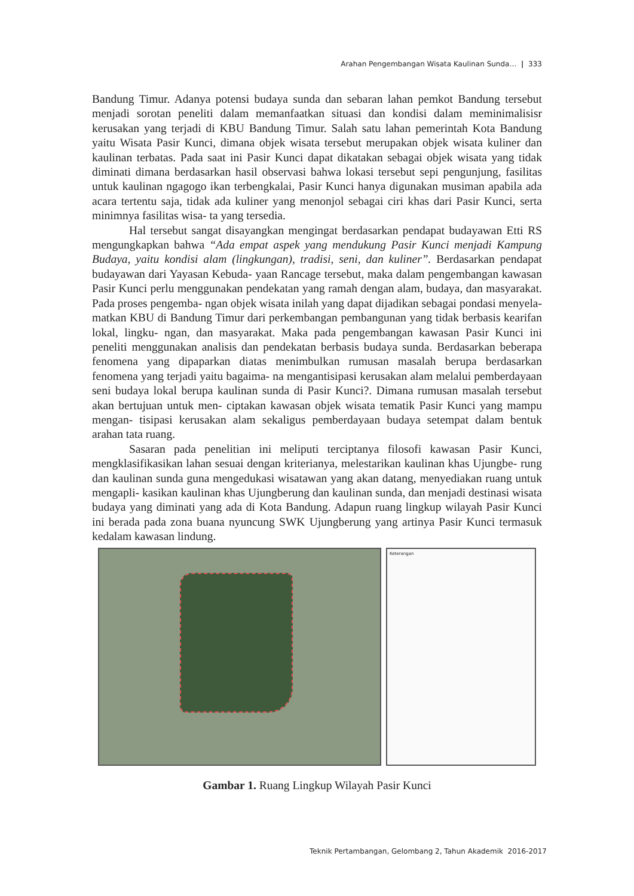Arahan Pengembangan Wisata Kaulinan Sunda… | 333
Bandung Timur. Adanya potensi budaya sunda dan sebaran lahan pemkot Bandung tersebut menjadi sorotan peneliti dalam memanfaatkan situasi dan kondisi dalam meminimalisisr kerusakan yang terjadi di KBU Bandung Timur. Salah satu lahan pemerintah Kota Bandung yaitu Wisata Pasir Kunci, dimana objek wisata tersebut merupakan objek wisata kuliner dan kaulinan terbatas. Pada saat ini Pasir Kunci dapat dikatakan sebagai objek wisata yang tidak diminati dimana berdasarkan hasil observasi bahwa lokasi tersebut sepi pengunjung, fasilitas untuk kaulinan ngagogo ikan terbengkalai, Pasir Kunci hanya digunakan musiman apabila ada acara tertentu saja, tidak ada kuliner yang menonjol sebagai ciri khas dari Pasir Kunci, serta minimnya fasilitas wisa- ta yang tersedia.
Hal tersebut sangat disayangkan mengingat berdasarkan pendapat budayawan Etti RS mengungkapkan bahwa “Ada empat aspek yang mendukung Pasir Kunci menjadi Kampung Budaya, yaitu kondisi alam (lingkungan), tradisi, seni, dan kuliner”. Berdasarkan pendapat budayawan dari Yayasan Kebuda- yaan Rancage tersebut, maka dalam pengembangan kawasan Pasir Kunci perlu menggunakan pendekatan yang ramah dengan alam, budaya, dan masyarakat. Pada proses pengemba- ngan objek wisata inilah yang dapat dijadikan sebagai pondasi menyela- matkan KBU di Bandung Timur dari perkembangan pembangunan yang tidak berbasis kearifan lokal, lingku- ngan, dan masyarakat. Maka pada pengembangan kawasan Pasir Kunci ini peneliti menggunakan analisis dan pendekatan berbasis budaya sunda. Berdasarkan beberapa fenomena yang dipaparkan diatas menimbulkan rumusan masalah berupa berdasarkan fenomena yang terjadi yaitu bagaima- na mengantisipasi kerusakan alam melalui pemberdayaan seni budaya lokal berupa kaulinan sunda di Pasir Kunci?. Dimana rumusan masalah tersebut akan bertujuan untuk men- ciptakan kawasan objek wisata tematik Pasir Kunci yang mampu mengan- tisipasi kerusakan alam sekaligus pemberdayaan budaya setempat dalam bentuk arahan tata ruang.
Sasaran pada penelitian ini meliputi terciptanya filosofi kawasan Pasir Kunci, mengklasifikasikan lahan sesuai dengan kriterianya, melestarikan kaulinan khas Ujungbe- rung dan kaulinan sunda guna mengedukasi wisatawan yang akan datang, menyediakan ruang untuk mengapli- kasikan kaulinan khas Ujungberung dan kaulinan sunda, dan menjadi destinasi wisata budaya yang diminati yang ada di Kota Bandung. Adapun ruang lingkup wilayah Pasir Kunci ini berada pada zona buana nyuncung SWK Ujungberung yang artinya Pasir Kunci termasuk kedalam kawasan lindung.
Keterangan
Gambar 1. Ruang Lingkup Wilayah Pasir Kunci
Teknik Pertambangan, Gelombang 2, Tahun Akademik 2016-2017